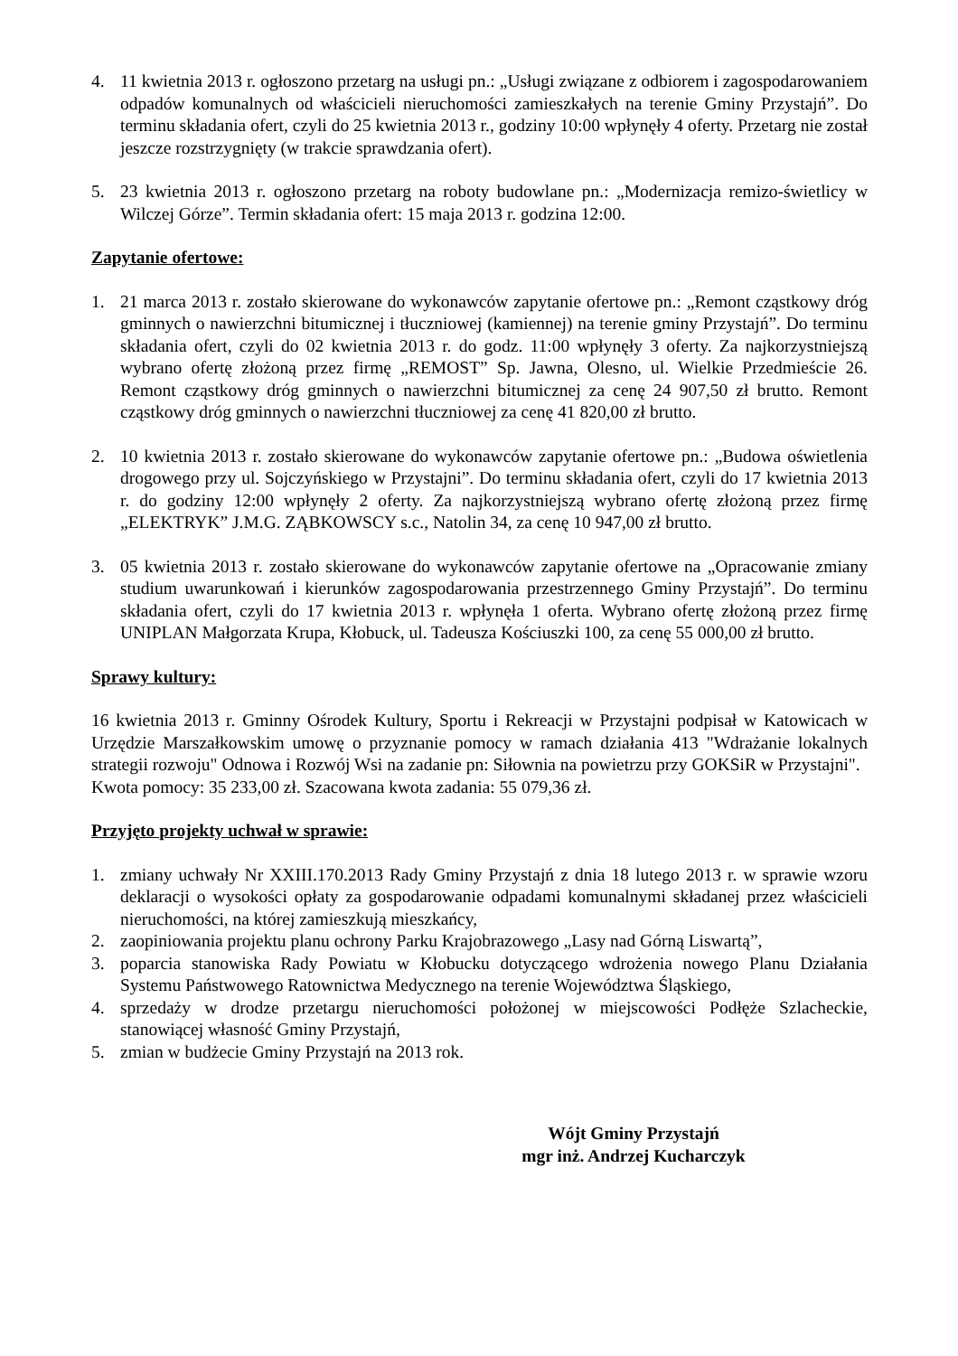4. 11 kwietnia 2013 r. ogłoszono przetarg na usługi pn.: „Usługi związane z odbiorem i zagospodarowaniem odpadów komunalnych od właścicieli nieruchomości zamieszkałych na terenie Gminy Przystajń”. Do terminu składania ofert, czyli do 25 kwietnia 2013 r., godziny 10:00 wpłynęły 4 oferty. Przetarg nie został jeszcze rozstrzygnięty (w trakcie sprawdzania ofert).
5. 23 kwietnia 2013 r. ogłoszono przetarg na roboty budowlane pn.: „Modernizacja remizo-świetlicy w Wilczej Górze”. Termin składania ofert: 15 maja 2013 r. godzina 12:00.
Zapytanie ofertowe:
1. 21 marca 2013 r. zostało skierowane do wykonawców zapytanie ofertowe pn.: „Remont cząstkowy dróg gminnych o nawierzchni bitumicznej i tłuczniowej (kamiennej) na terenie gminy Przystajń”. Do terminu składania ofert, czyli do 02 kwietnia 2013 r. do godz. 11:00 wpłynęły 3 oferty. Za najkorzystniejszą wybrano ofertę złożoną przez firmę „REMOST” Sp. Jawna, Olesno, ul. Wielkie Przedmieście 26. Remont cząstkowy dróg gminnych o nawierzchni bitumicznej za cenę 24 907,50 zł brutto. Remont cząstkowy dróg gminnych o nawierzchni tłuczniowej za cenę 41 820,00 zł brutto.
2. 10 kwietnia 2013 r. zostało skierowane do wykonawców zapytanie ofertowe pn.: „Budowa oświetlenia drogowego przy ul. Sojczyńskiego w Przystajni”. Do terminu składania ofert, czyli do 17 kwietnia 2013 r. do godziny 12:00 wpłynęły 2 oferty. Za najkorzystniejszą wybrano ofertę złożoną przez firmę „ELEKTRYK” J.M.G. ZĄBKOWSCY s.c., Natolin 34, za cenę 10 947,00 zł brutto.
3. 05 kwietnia 2013 r. zostało skierowane do wykonawców zapytanie ofertowe na „Opracowanie zmiany studium uwarunkowań i kierunków zagospodarowania przestrzennego Gminy Przystajń”. Do terminu składania ofert, czyli do 17 kwietnia 2013 r. wpłynęła 1 oferta. Wybrano ofertę złożoną przez firmę UNIPLAN Małgorzata Krupa, Kłobuck, ul. Tadeusza Kościuszki 100, za cenę 55 000,00 zł brutto.
Sprawy kultury:
16 kwietnia 2013 r. Gminny Ośrodek Kultury, Sportu i Rekreacji w Przystajni podpisał w Katowicach w Urzędzie Marszałkowskim umowę o przyznanie pomocy w ramach działania 413 "Wdrażanie lokalnych strategii rozwoju" Odnowa i Rozwój Wsi na zadanie pn: Siłownia na powietrzu przy GOKSiR w Przystajni".
Kwota pomocy: 35 233,00 zł. Szacowana kwota zadania: 55 079,36 zł.
Przyjęto projekty uchwał w sprawie:
1. zmiany uchwały Nr XXIII.170.2013 Rady Gminy Przystajń z dnia 18 lutego 2013 r. w sprawie wzoru deklaracji o wysokości opłaty za gospodarowanie odpadami komunalnymi składanej przez właścicieli nieruchomości, na której zamieszkują mieszkańcy,
2. zaopiniowania projektu planu ochrony Parku Krajobrazowego „Lasy nad Górną Liswartą”,
3. poparcia stanowiska Rady Powiatu w Kłobucku dotyczącego wdrożenia nowego Planu Działania Systemu Państwowego Ratownictwa Medycznego na terenie Województwa Śląskiego,
4. sprzedaży w drodze przetargu nieruchomości położonej w miejscowości Podłęże Szlacheckie, stanowiącej własność Gminy Przystajń,
5. zmian w budżecie Gminy Przystajń na 2013 rok.
Wójt Gminy Przystajń
mgr inż. Andrzej Kucharczyk